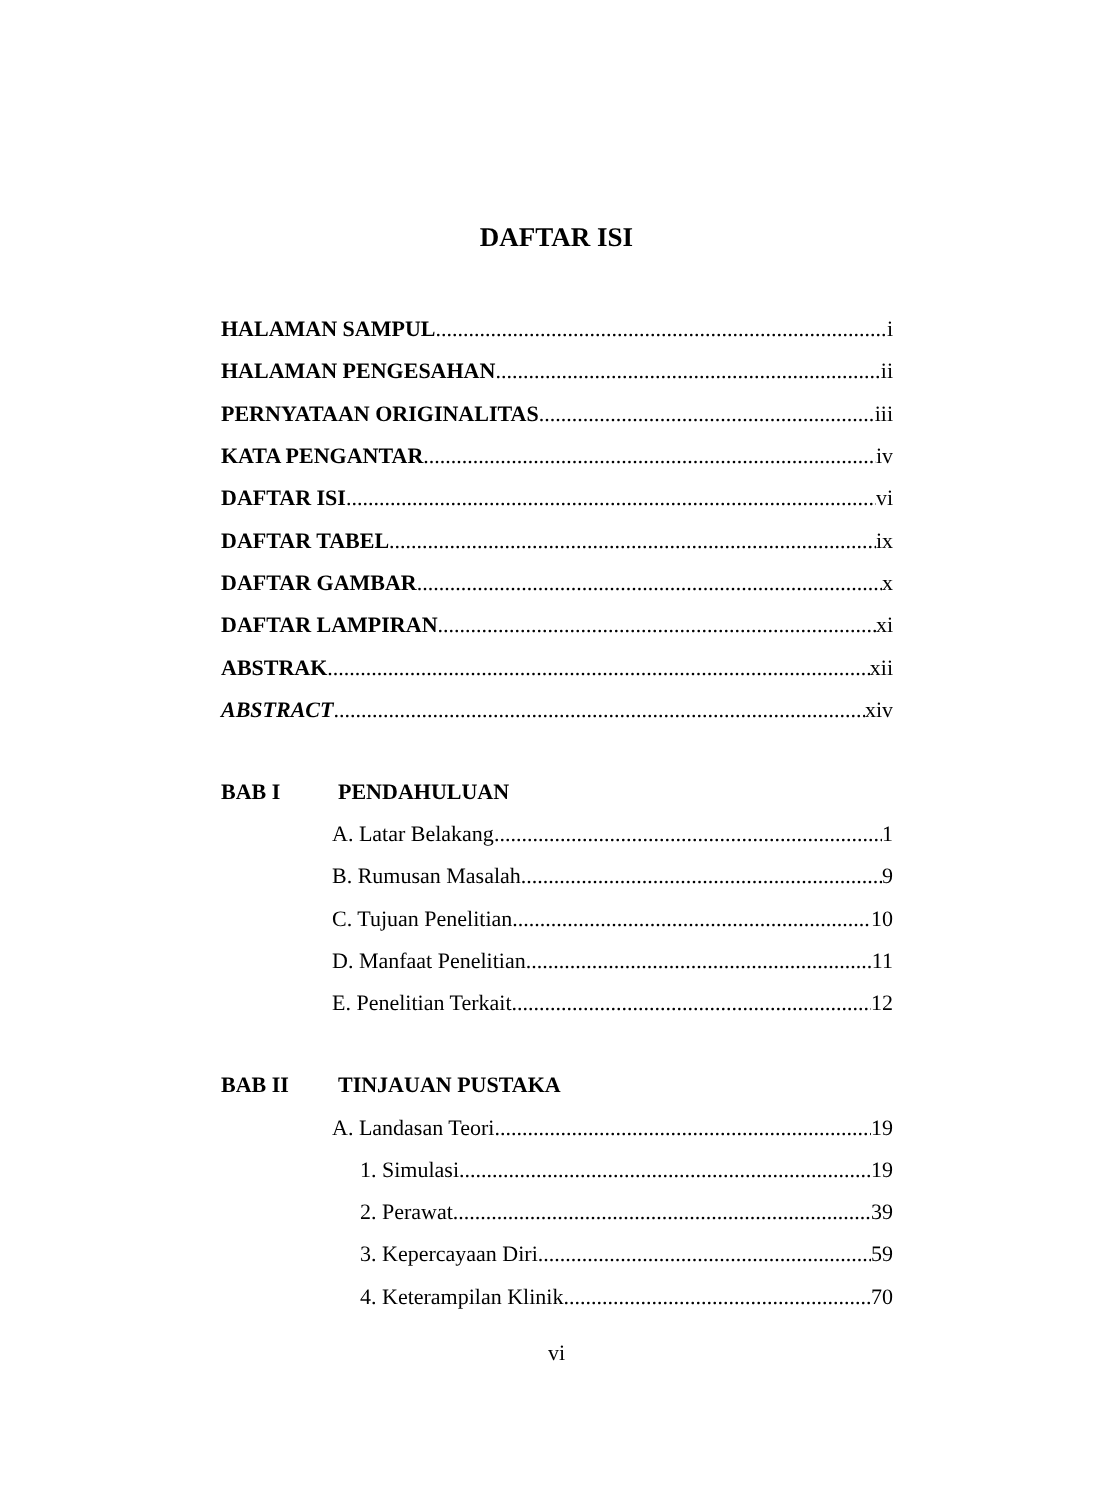DAFTAR ISI
HALAMAN SAMPUL i
HALAMAN PENGESAHAN ii
PERNYATAAN ORIGINALITAS iii
KATA PENGANTAR iv
DAFTAR ISI vi
DAFTAR TABEL ix
DAFTAR GAMBAR x
DAFTAR LAMPIRAN xi
ABSTRAK xii
ABSTRACT xiv
BAB I PENDAHULUAN
A. Latar Belakang 1
B. Rumusan Masalah 9
C. Tujuan Penelitian 10
D. Manfaat Penelitian 11
E. Penelitian Terkait 12
BAB II TINJAUAN PUSTAKA
A. Landasan Teori 19
1. Simulasi 19
2. Perawat 39
3. Kepercayaan Diri 59
4. Keterampilan Klinik 70
vi